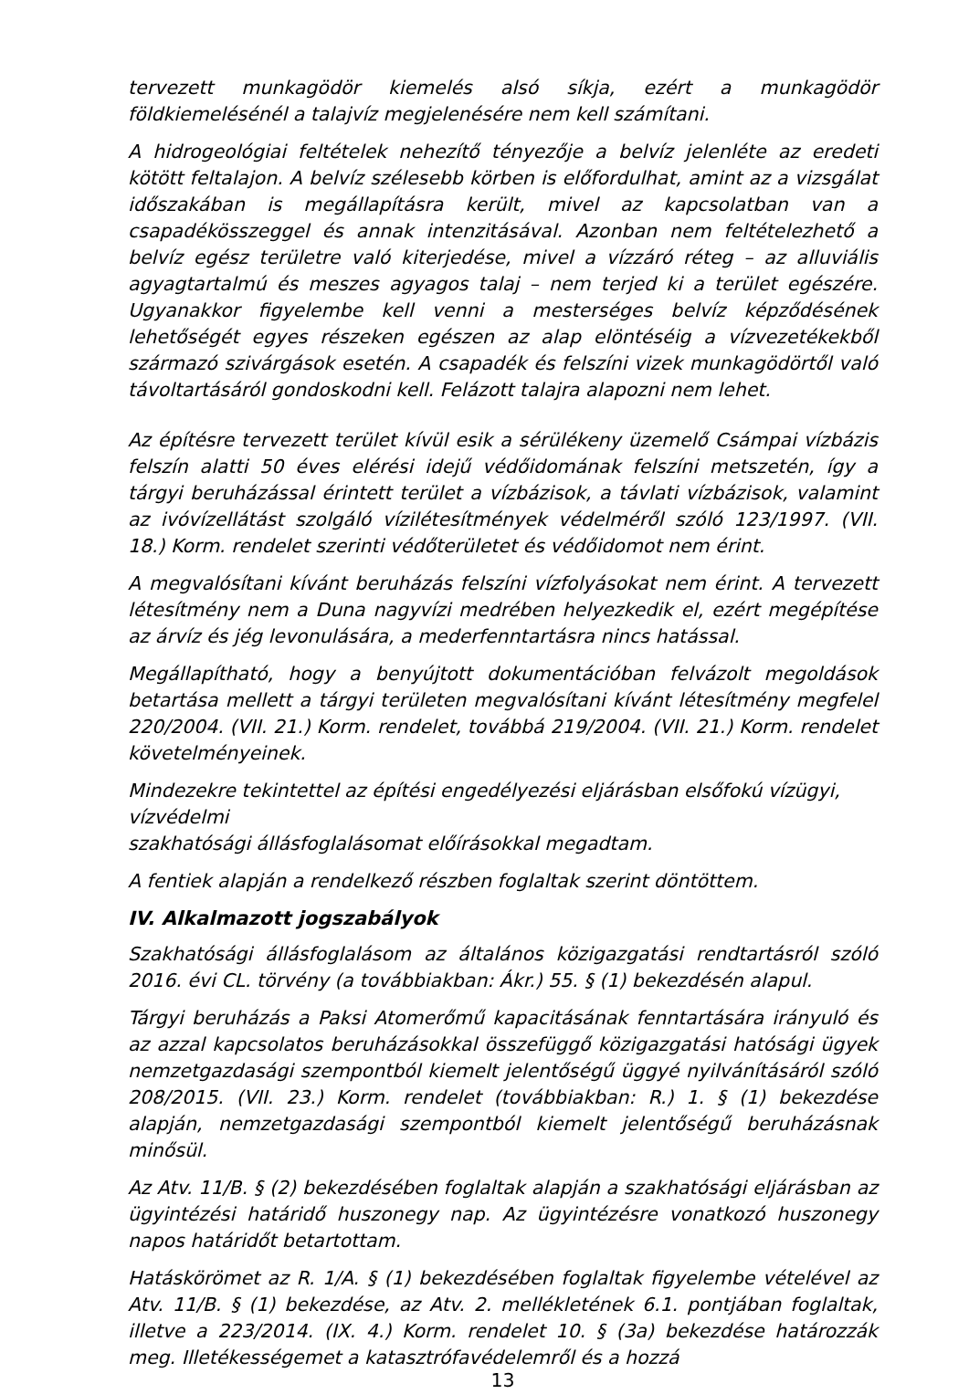tervezett munkagödör kiemelés alsó síkja, ezért a munkagödör földkiemelésénél a talajvíz megjelenésére nem kell számítani.
A hidrogeológiai feltételek nehezítő tényezője a belvíz jelenléte az eredeti kötött feltalajon. A belvíz szélesebb körben is előfordulhat, amint az a vizsgálat időszakában is megállapításra került, mivel az kapcsolatban van a csapadékösszeggel és annak intenzitásával. Azonban nem feltételezhető a belvíz egész területre való kiterjedése, mivel a vízzáró réteg – az alluviális agyagtartalmú és meszes agyagos talaj – nem terjed ki a terület egészére. Ugyanakkor figyelembe kell venni a mesterséges belvíz képződésének lehetőségét egyes részeken egészen az alap elöntéséig a vízvezetékekből származó szivárgások esetén. A csapadék és felszíni vizek munkagödörtől való távoltartásáról gondoskodni kell. Felázott talajra alapozni nem lehet.
Az építésre tervezett terület kívül esik a sérülékeny üzemelő Csámpai vízbázis felszín alatti 50 éves elérési idejű védőidomának felszíni metszetén, így a tárgyi beruházással érintett terület a vízbázisok, a távlati vízbázisok, valamint az ivóvízellátást szolgáló vízilétesítmények védelméről szóló 123/1997. (VII. 18.) Korm. rendelet szerinti védőterületet és védőidomot nem érint.
A megvalósítani kívánt beruházás felszíni vízfolyásokat nem érint. A tervezett létesítmény nem a Duna nagyvízi medrében helyezkedik el, ezért megépítése az árvíz és jég levonulására, a mederfenntartásra nincs hatással.
Megállapítható, hogy a benyújtott dokumentációban felvázolt megoldások betartása mellett a tárgyi területen megvalósítani kívánt létesítmény megfelel 220/2004. (VII. 21.) Korm. rendelet, továbbá 219/2004. (VII. 21.) Korm. rendelet követelményeinek.
Mindezekre tekintettel az építési engedélyezési eljárásban elsőfokú vízügyi, vízvédelmi
szakhatósági állásfoglalásomat előírásokkal megadtam.
A fentiek alapján a rendelkező részben foglaltak szerint döntöttem.
IV. Alkalmazott jogszabályok
Szakhatósági állásfoglalásom az általános közigazgatási rendtartásról szóló 2016. évi CL. törvény (a továbbiakban: Ákr.) 55. § (1) bekezdésén alapul.
Tárgyi beruházás a Paksi Atomerőmű kapacitásának fenntartására irányuló és az azzal kapcsolatos beruházásokkal összefüggő közigazgatási hatósági ügyek nemzetgazdasági szempontból kiemelt jelentőségű üggyé nyilvánításáról szóló 208/2015. (VII. 23.) Korm. rendelet (továbbiakban: R.) 1. § (1) bekezdése alapján, nemzetgazdasági szempontból kiemelt jelentőségű beruházásnak minősül.
Az Atv. 11/B. § (2) bekezdésében foglaltak alapján a szakhatósági eljárásban az ügyintézési határidő huszonegy nap. Az ügyintézésre vonatkozó huszonegy napos határidőt betartottam.
Hatáskörömet az R. 1/A. § (1) bekezdésében foglaltak figyelembe vételével az Atv. 11/B. § (1) bekezdése, az Atv. 2. mellékletének 6.1. pontjában foglaltak, illetve a 223/2014. (IX. 4.) Korm. rendelet 10. § (3a) bekezdése határozzák meg. Illetékességemet a katasztrófavédelemről és a hozzá
13